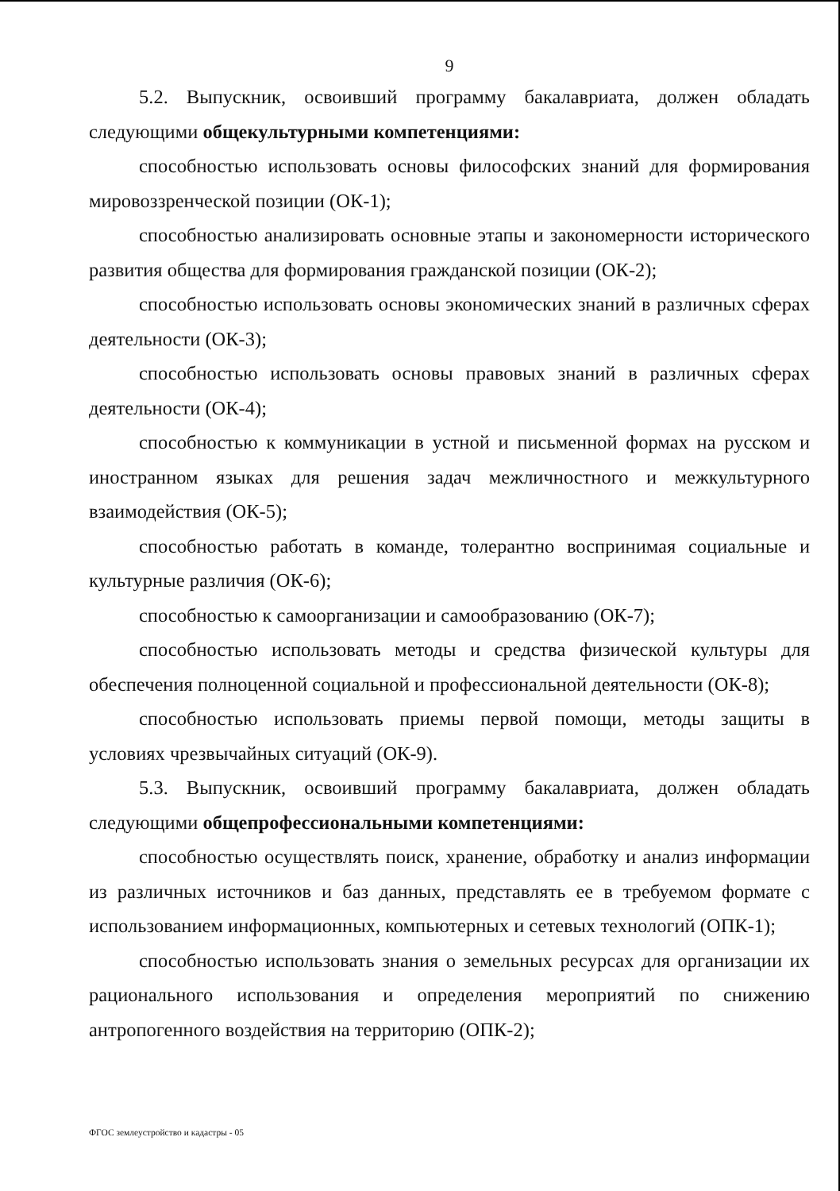9
5.2. Выпускник, освоивший программу бакалавриата, должен обладать следующими общекультурными компетенциями:
способностью использовать основы философских знаний для формирования мировоззренческой позиции (ОК-1);
способностью анализировать основные этапы и закономерности исторического развития общества для формирования гражданской позиции (ОК-2);
способностью использовать основы экономических знаний в различных сферах деятельности (ОК-3);
способностью использовать основы правовых знаний в различных сферах деятельности (ОК-4);
способностью к коммуникации в устной и письменной формах на русском и иностранном языках для решения задач межличностного и межкультурного взаимодействия (ОК-5);
способностью работать в команде, толерантно воспринимая социальные и культурные различия (ОК-6);
способностью к самоорганизации и самообразованию (ОК-7);
способностью использовать методы и средства физической культуры для обеспечения полноценной социальной и профессиональной деятельности (ОК-8);
способностью использовать приемы первой помощи, методы защиты в условиях чрезвычайных ситуаций (ОК-9).
5.3. Выпускник, освоивший программу бакалавриата, должен обладать следующими общепрофессиональными компетенциями:
способностью осуществлять поиск, хранение, обработку и анализ информации из различных источников и баз данных, представлять ее в требуемом формате с использованием информационных, компьютерных и сетевых технологий (ОПК-1);
способностью использовать знания о земельных ресурсах для организации их рационального использования и определения мероприятий по снижению антропогенного воздействия на территорию (ОПК-2);
ФГОС землеустройство и кадастры - 05